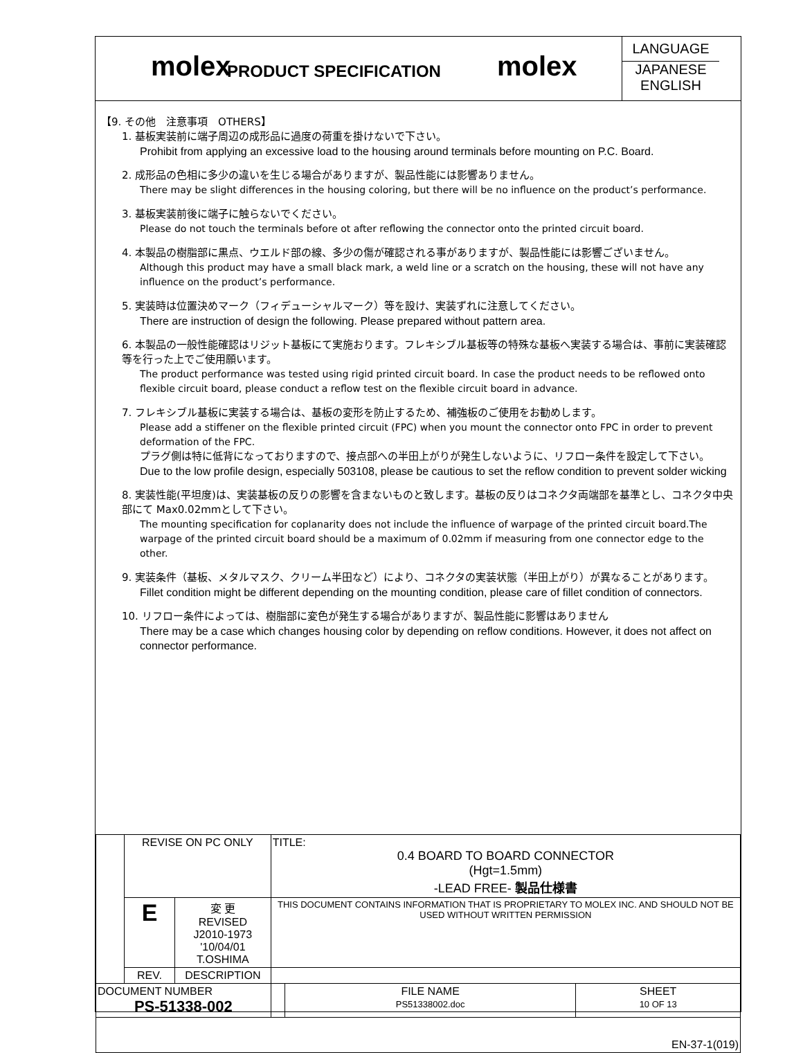molex
PRODUCT SPECIFICATION
molex
LANGUAGE
JAPANESE
ENGLISH
【9. その他　注意事項　OTHERS】
1. 基板実装前に端子周辺の成形品に過度の荷重を掛けないで下さい。
Prohibit from applying an excessive load to the housing around terminals before mounting on P.C. Board.
2. 成形品の色相に多少の違いを生じる場合がありますが、製品性能には影響ありません。
There may be slight differences in the housing coloring, but there will be no influence on the product’s performance.
3. 基板実装前後に端子に触らないでください。
Please do not touch the terminals before ot after reflowing the connector onto the printed circuit board.
4. 本製品の樹脂部に黒点、ウエルド部の線、多少の傷が確認される事がありますが、製品性能には影響ございません。
Although this product may have a small black mark, a weld line or a scratch on the housing, these will not have any influence on the product’s performance.
5. 実装時は位置決めマーク（フィデューシャルマーク）等を設け、実装ずれに注意してください。
There are instruction of design the following. Please prepared without pattern area.
6. 本製品の一般性能確認はリジット基板にて実施おります。フレキシブル基板等の特殊な基板へ実装する場合は、事前に実装確認等を行った上でご使用願います。
The product performance was tested using rigid printed circuit board. In case the product needs to be reflowed onto flexible circuit board, please conduct a reflow test on the flexible circuit board in advance.
7. フレキシブル基板に実装する場合は、基板の変形を防止するため、補強板のご使用をお勧めします。
Please add a stiffener on the flexible printed circuit (FPC) when you mount the connector onto FPC in order to prevent deformation of the FPC.
プラグ側は特に低背になっておりますので、接点部への半田上がりが発生しないように、リフロー条件を設定して下さい。
Due to the low profile design, especially 503108, please be cautious to set the reflow condition to prevent solder wicking
8. 実装性能(平坦度)は、実装基板の反りの影響を含まないものと致します。基板の反りはコネクタ両端部を基準とし、コネクタ中央部にて Max0.02mmとして下さい。
The mounting specification for coplanarity does not include the influence of warpage of the printed circuit board.The warpage of the printed circuit board should be a maximum of 0.02mm if measuring from one connector edge to the other.
9. 実装条件（基板、メタルマスク、クリーム半田など）により、コネクタの実装状態（半田上がり）が異なることがあります。
Fillet condition might be different depending on the mounting condition, please care of fillet condition of connectors.
10. リフロー条件によっては、樹脂部に変色が発生する場合がありますが、製品性能に影響はありません
There may be a case which changes housing color by depending on reflow conditions. However, it does not affect on connector performance.
| | REVISE ON PC ONLY | | TITLE: 0.4 BOARD TO BOARD CONNECTOR (Hgt=1.5mm) -LEAD FREE- 製品仕様書 | | |
| | E | 変 更 REVISED J2010-1973 '10/04/01 T.OSHIMA | THIS DOCUMENT CONTAINS INFORMATION THAT IS PROPRIETARY TO MOLEX INC. AND SHOULD NOT BE USED WITHOUT WRITTEN PERMISSION | | |
| | REV. | DESCRIPTION | | | |
| DOCUMENT NUMBER PS-51338-002 | | | | FILE NAME PS51338002.doc | SHEET 10 OF 13 |
| EN-37-1(019) | | | | | |